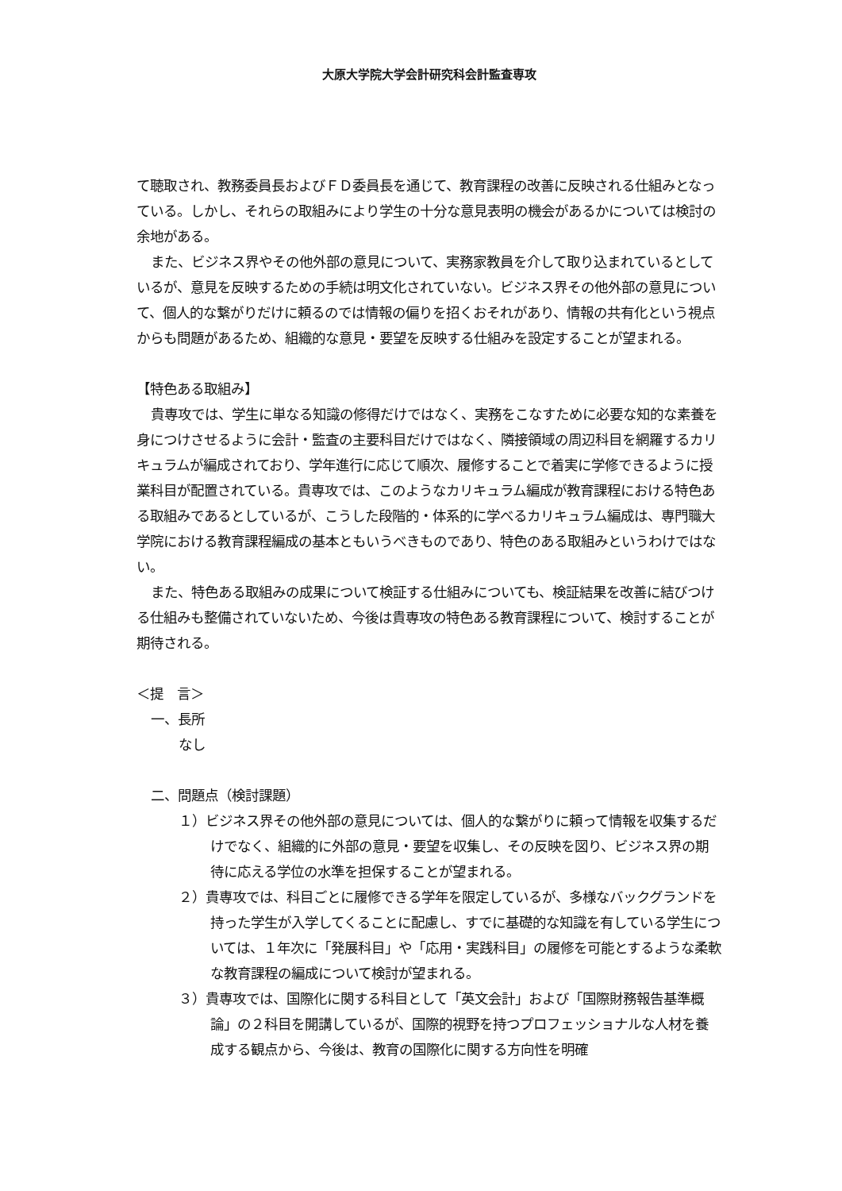大原大学院大学会計研究科会計監査専攻
て聴取され、教務委員長およびＦＤ委員長を通じて、教育課程の改善に反映される仕組みとなっている。しかし、それらの取組みにより学生の十分な意見表明の機会があるかについては検討の余地がある。
また、ビジネス界やその他外部の意見について、実務家教員を介して取り込まれているとしているが、意見を反映するための手続は明文化されていない。ビジネス界その他外部の意見について、個人的な繋がりだけに頼るのでは情報の偏りを招くおそれがあり、情報の共有化という視点からも問題があるため、組織的な意見・要望を反映する仕組みを設定することが望まれる。
【特色ある取組み】
貴専攻では、学生に単なる知識の修得だけではなく、実務をこなすために必要な知的な素養を身につけさせるように会計・監査の主要科目だけではなく、隣接領域の周辺科目を網羅するカリキュラムが編成されており、学年進行に応じて順次、履修することで着実に学修できるように授業科目が配置されている。貴専攻では、このようなカリキュラム編成が教育課程における特色ある取組みであるとしているが、こうした段階的・体系的に学べるカリキュラム編成は、専門職大学院における教育課程編成の基本ともいうべきものであり、特色のある取組みというわけではない。
また、特色ある取組みの成果について検証する仕組みについても、検証結果を改善に結びつける仕組みも整備されていないため、今後は貴専攻の特色ある教育課程について、検討することが期待される。
＜提　言＞
一、長所
なし
二、問題点（検討課題）
１）ビジネス界その他外部の意見については、個人的な繋がりに頼って情報を収集するだけでなく、組織的に外部の意見・要望を収集し、その反映を図り、ビジネス界の期待に応える学位の水準を担保することが望まれる。
２）貴専攻では、科目ごとに履修できる学年を限定しているが、多様なバックグランドを持った学生が入学してくることに配慮し、すでに基礎的な知識を有している学生については、１年次に「発展科目」や「応用・実践科目」の履修を可能とするような柔軟な教育課程の編成について検討が望まれる。
３）貴専攻では、国際化に関する科目として「英文会計」および「国際財務報告基準概論」の２科目を開講しているが、国際的視野を持つプロフェッショナルな人材を養成する観点から、今後は、教育の国際化に関する方向性を明確